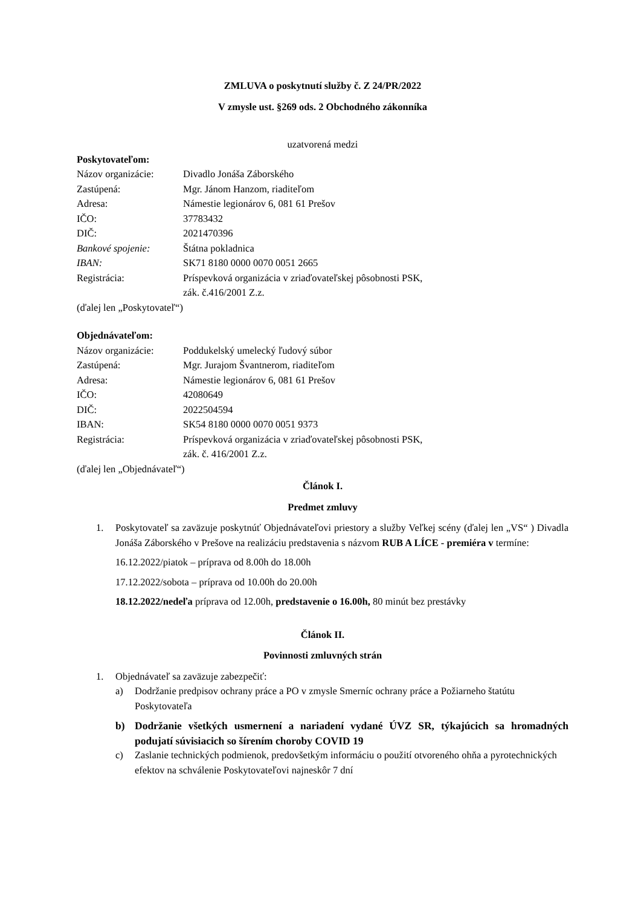ZMLUVA o poskytnutí služby č. Z 24/PR/2022
V zmysle ust. §269 ods. 2 Obchodného zákonníka
uzatvorená medzi
Poskytovateľom:
| Názov organizácie: | Divadlo Jonáša Záborského |
| Zastúpená: | Mgr. Jánom Hanzom, riaditeľom |
| Adresa: | Námestie legionárov 6, 081 61 Prešov |
| IČO: | 37783432 |
| DIČ: | 2021470396 |
| Bankové spojenie: | Štátna pokladnica |
| IBAN: | SK71 8180 0000 0070 0051 2665 |
| Registrácia: | Príspevková organizácia v zriaďovateľskej pôsobnosti PSK, zák. č.416/2001 Z.z. |
(ďalej len „Poskytovateľ“)
Objednávateľom:
| Názov organizácie: | Poddukelský umelecký ľudový súbor |
| Zastúpená: | Mgr. Jurajom Švantnerom, riaditeľom |
| Adresa: | Námestie legionárov 6, 081 61 Prešov |
| IČO: | 42080649 |
| DIČ: | 2022504594 |
| IBAN: | SK54 8180 0000 0070 0051 9373 |
| Registrácia: | Príspevková organizácia v zriaďovateľskej pôsobnosti PSK, zák. č. 416/2001 Z.z. |
(ďalej len „Objednávateľ“)
Článok I.
Predmet zmluvy
1. Poskytovateľ sa zaväzuje poskytnúť Objednávateľovi priestory a služby Veľkej scény (ďalej len „VS“ ) Divadla Jonáša Záborského v Prešove na realizáciu predstavenia s názvom RUB A LÍCE - premiéra v termíne:
16.12.2022/piatok – príprava od 8.00h do 18.00h
17.12.2022/sobota – príprava od 10.00h do 20.00h
18.12.2022/nedeľa príprava od 12.00h, predstavenie o 16.00h, 80 minút bez prestávky
Článok II.
Povinnosti zmluvných strán
1. Objednávateľ sa zaväzuje zabezpečiť:
a) Dodržanie predpisov ochrany práce a PO v zmysle Smerníc ochrany práce a Požiarneho štatútu Poskytovateľa
b) Dodržanie všetkých usmernení a nariadení vydané ÚVZ SR, týkajúcich sa hromadných podujatí súvisiacich so šírením choroby COVID 19
c) Zaslanie technických podmienok, predovšetkým informáciu o použití otvoreného ohňa a pyrotechnických efektov na schválenie Poskytovateľovi najneskôr 7 dní